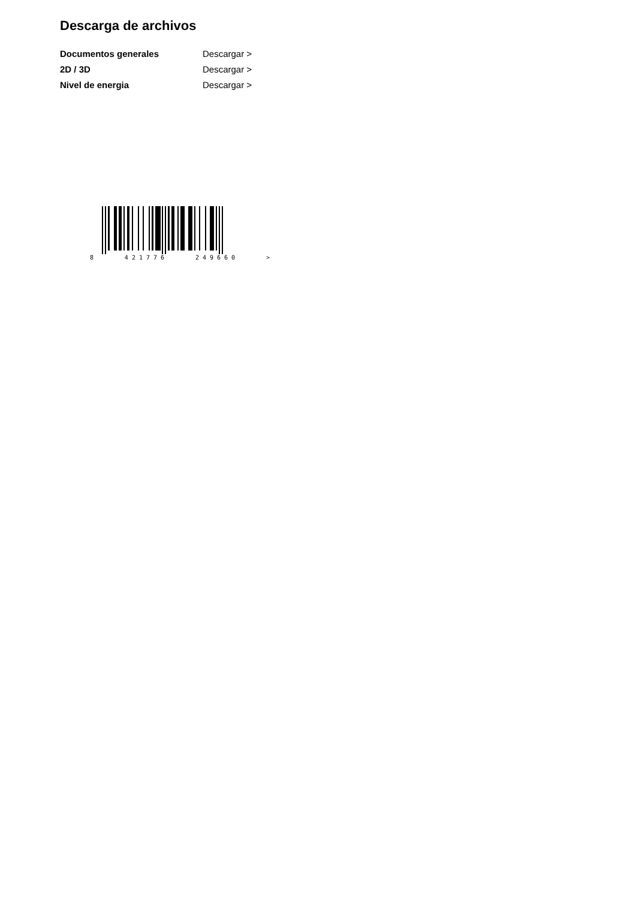Descarga de archivos
Documentos generales Descargar >
2D / 3D Descargar >
Nivel de energia Descargar >
8 4 2 1 7 7 6 2 4 9 6 6 0 >